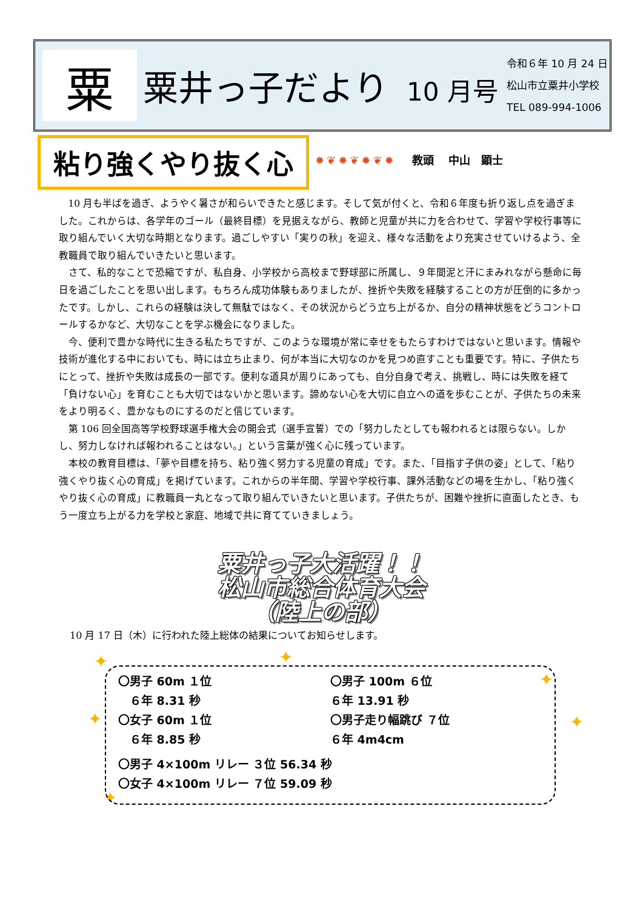粟
粟井っ子だより 10 月号
令和６年 10 月 24 日
松山市立粟井小学校
TEL 089-994-1006
粘り強くやり抜く心 ✹❦✹❦✹❦✹ 教頭　 中山　顕士
10 月も半ばを過ぎ、ようやく暑さが和らいできたと感じます。そして気が付くと、令和６年度も折り返し点を過ぎました。これからは、各学年のゴール（最終目標）を見据えながら、教師と児童が共に力を合わせて、学習や学校行事等に取り組んでいく大切な時期となります。過ごしやすい「実りの秋」を迎え、様々な活動をより充実させていけるよう、全教職員で取り組んでいきたいと思います。
さて、私的なことで恐縮ですが、私自身、小学校から高校まで野球部に所属し、９年間泥と汗にまみれながら懸命に毎日を過ごしたことを思い出します。もちろん成功体験もありましたが、挫折や失敗を経験することの方が圧倒的に多かったです。しかし、これらの経験は決して無駄ではなく、その状況からどう立ち上がるか、自分の精神状態をどうコントロールするかなど、大切なことを学ぶ機会になりました。
今、便利で豊かな時代に生きる私たちですが、このような環境が常に幸せをもたらすわけではないと思います。情報や技術が進化する中においても、時には立ち止まり、何が本当に大切なのかを見つめ直すことも重要です。特に、子供たちにとって、挫折や失敗は成長の一部です。便利な道具が周りにあっても、自分自身で考え、挑戦し、時には失敗を経て「負けない心」を育むことも大切ではないかと思います。諦めない心を大切に自立への道を歩むことが、子供たちの未来をより明るく、豊かなものにするのだと信じています。
第 106 回全国高等学校野球選手権大会の開会式（選手宣誓）での「努力したとしても報われるとは限らない。しかし、努力しなければ報われることはない。」という言葉が強く心に残っています。
本校の教育目標は、「夢や目標を持ち、粘り強く努力する児童の育成」です。また、「目指す子供の姿」として、「粘り強くやり抜く心の育成」を掲げています。これからの半年間、学習や学校行事、課外活動などの場を生かし、「粘り強くやり抜く心の育成」に教職員一丸となって取り組んでいきたいと思います。子供たちが、困難や挫折に直面したとき、もう一度立ち上がる力を学校と家庭、地域で共に育てていきましょう。
粟井っ子大活躍！！
松山市総合体育大会
（陸上の部）
10 月 17 日（木）に行われた陸上総体の結果についてお知らせします。
✦ ✦
✦
✦ ✦
✦
〇男子 60m １位
　６年 8.31 秒
〇女子 60m １位
　６年 8.85 秒
〇男子 100m ６位
６年 13.91 秒
〇男子走り幅跳び ７位
６年 4m4cm
〇男子 4×100m リレー ３位 56.34 秒
〇女子 4×100m リレー ７位 59.09 秒